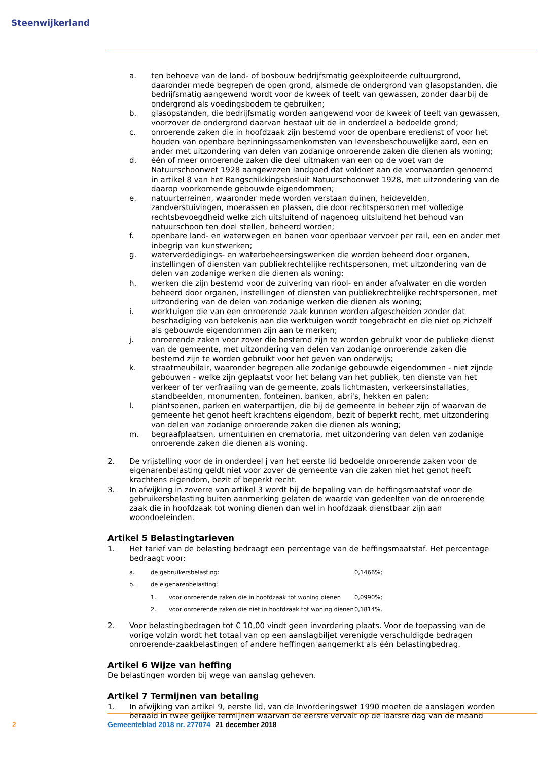Steenwijkerland
a. ten behoeve van de land- of bosbouw bedrijfsmatig geëxploiteerde cultuurgrond, daaronder mede begrepen de open grond, alsmede de ondergrond van glasopstanden, die bedrijfsmatig aangewend wordt voor de kweek of teelt van gewassen, zonder daarbij de ondergrond als voedingsbodem te gebruiken;
b. glasopstanden, die bedrijfsmatig worden aangewend voor de kweek of teelt van gewassen, voorzover de ondergrond daarvan bestaat uit de in onderdeel a bedoelde grond;
c. onroerende zaken die in hoofdzaak zijn bestemd voor de openbare eredienst of voor het houden van openbare bezinningssamenkomsten van levensbeschouwelijke aard, een en ander met uitzondering van delen van zodanige onroerende zaken die dienen als woning;
d. één of meer onroerende zaken die deel uitmaken van een op de voet van de Natuurschoonwet 1928 aangewezen landgoed dat voldoet aan de voorwaarden genoemd in artikel 8 van het Rangschikkingsbesluit Natuurschoonwet 1928, met uitzondering van de daarop voorkomende gebouwde eigendommen;
e. natuurterreinen, waaronder mede worden verstaan duinen, heidevelden, zandverstuivingen, moerassen en plassen, die door rechtspersonen met volledige rechtsbevoegdheid welke zich uitsluitend of nagenoeg uitsluitend het behoud van natuurschoon ten doel stellen, beheerd worden;
f. openbare land- en waterwegen en banen voor openbaar vervoer per rail, een en ander met inbegrip van kunstwerken;
g. waterverdedigings- en waterbeheersingswerken die worden beheerd door organen, instellingen of diensten van publiekrechtelijke rechtspersonen, met uitzondering van de delen van zodanige werken die dienen als woning;
h. werken die zijn bestemd voor de zuivering van riool- en ander afvalwater en die worden beheerd door organen, instellingen of diensten van publiekrechtelijke rechtspersonen, met uitzondering van de delen van zodanige werken die dienen als woning;
i. werktuigen die van een onroerende zaak kunnen worden afgescheiden zonder dat beschadiging van betekenis aan die werktuigen wordt toegebracht en die niet op zichzelf als gebouwde eigendommen zijn aan te merken;
j. onroerende zaken voor zover die bestemd zijn te worden gebruikt voor de publieke dienst van de gemeente, met uitzondering van delen van zodanige onroerende zaken die bestemd zijn te worden gebruikt voor het geven van onderwijs;
k. straatmeubilair, waaronder begrepen alle zodanige gebouwde eigendommen - niet zijnde gebouwen - welke zijn geplaatst voor het belang van het publiek, ten dienste van het verkeer of ter verfraaiing van de gemeente, zoals lichtmasten, verkeersinstallaties, standbeelden, monumenten, fonteinen, banken, abri's, hekken en palen;
l. plantsoenen, parken en waterpartijen, die bij de gemeente in beheer zijn of waarvan de gemeente het genot heeft krachtens eigendom, bezit of beperkt recht, met uitzondering van delen van zodanige onroerende zaken die dienen als woning;
m. begraafplaatsen, urnentuinen en crematoria, met uitzondering van delen van zodanige onroerende zaken die dienen als woning.
2. De vrijstelling voor de in onderdeel j van het eerste lid bedoelde onroerende zaken voor de eigenarenbelasting geldt niet voor zover de gemeente van die zaken niet het genot heeft krachtens eigendom, bezit of beperkt recht.
3. In afwijking in zoverre van artikel 3 wordt bij de bepaling van de heffingsmaatstaf voor de gebruikersbelasting buiten aanmerking gelaten de waarde van gedeelten van de onroerende zaak die in hoofdzaak tot woning dienen dan wel in hoofdzaak dienstbaar zijn aan woondoeleinden.
Artikel 5 Belastingtarieven
1. Het tarief van de belasting bedraagt een percentage van de heffingsmaatstaf. Het percentage bedraagt voor:
| a. | de gebruikersbelasting: | | 0,1466%; |
| b. | de eigenarenbelasting: | | |
| | 1. | voor onroerende zaken die in hoofdzaak tot woning dienen | 0,0990%; |
| | 2. | voor onroerende zaken die niet in hoofdzaak tot woning dienen | 0,1814%. |
2. Voor belastingbedragen tot € 10,00 vindt geen invordering plaats. Voor de toepassing van de vorige volzin wordt het totaal van op een aanslagbiljet verenigde verschuldigde bedragen onroerende-zaakbelastingen of andere heffingen aangemerkt als één belastingbedrag.
Artikel 6 Wijze van heffing
De belastingen worden bij wege van aanslag geheven.
Artikel 7 Termijnen van betaling
1. In afwijking van artikel 9, eerste lid, van de Invorderingswet 1990 moeten de aanslagen worden betaald in twee gelijke termijnen waarvan de eerste vervalt op de laatste dag van de maand
2 Gemeenteblad 2018 nr. 277074 21 december 2018